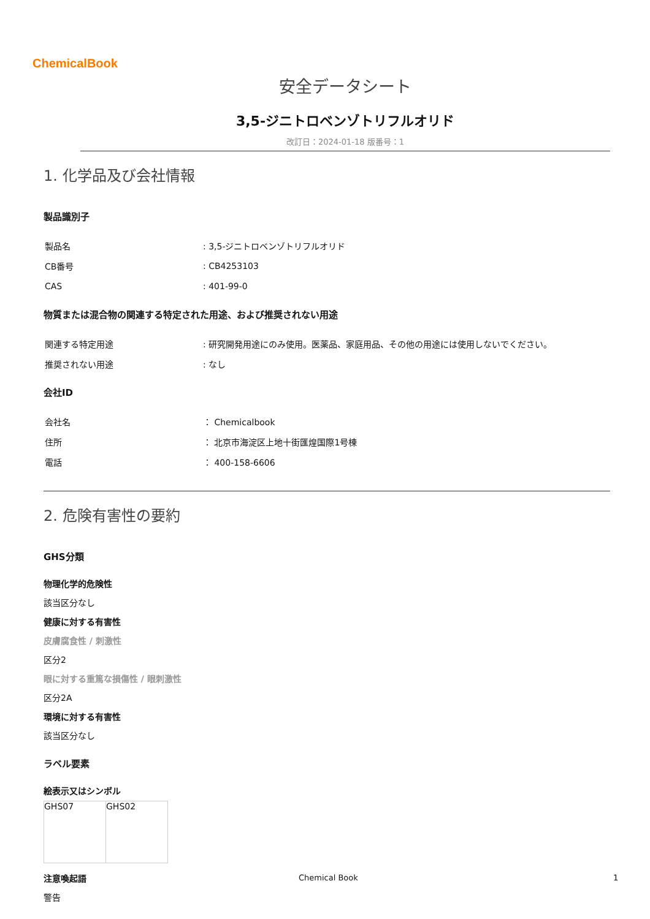ChemicalBook
安全データシート
3,5-ジニトロベンゾトリフルオリド
改訂日：2024-01-18 版番号：1
1. 化学品及び会社情報
製品識別子
| 製品名 | : 3,5-ジニトロベンゾトリフルオリド |
| CB番号 | : CB4253103 |
| CAS | : 401-99-0 |
物質または混合物の関連する特定された用途、および推奨されない用途
| 関連する特定用途 | : 研究開発用途にのみ使用。医薬品、家庭用品、その他の用途には使用しないでください。 |
| 推奨されない用途 | : なし |
会社ID
| 会社名 | ： Chemicalbook |
| 住所 | ： 北京市海淀区上地十街匯煌国際1号棟 |
| 電話 | ： 400-158-6606 |
2. 危険有害性の要約
GHS分類
物理化学的危険性
該当区分なし
健康に対する有害性
皮膚腐食性 / 刺激性
区分2
眼に対する重篤な損傷性 / 眼刺激性
区分2A
環境に対する有害性
該当区分なし
ラベル要素
絵表示又はシンボル
| GHS07 | GHS02 |
注意喚起語
警告
Chemical Book 1